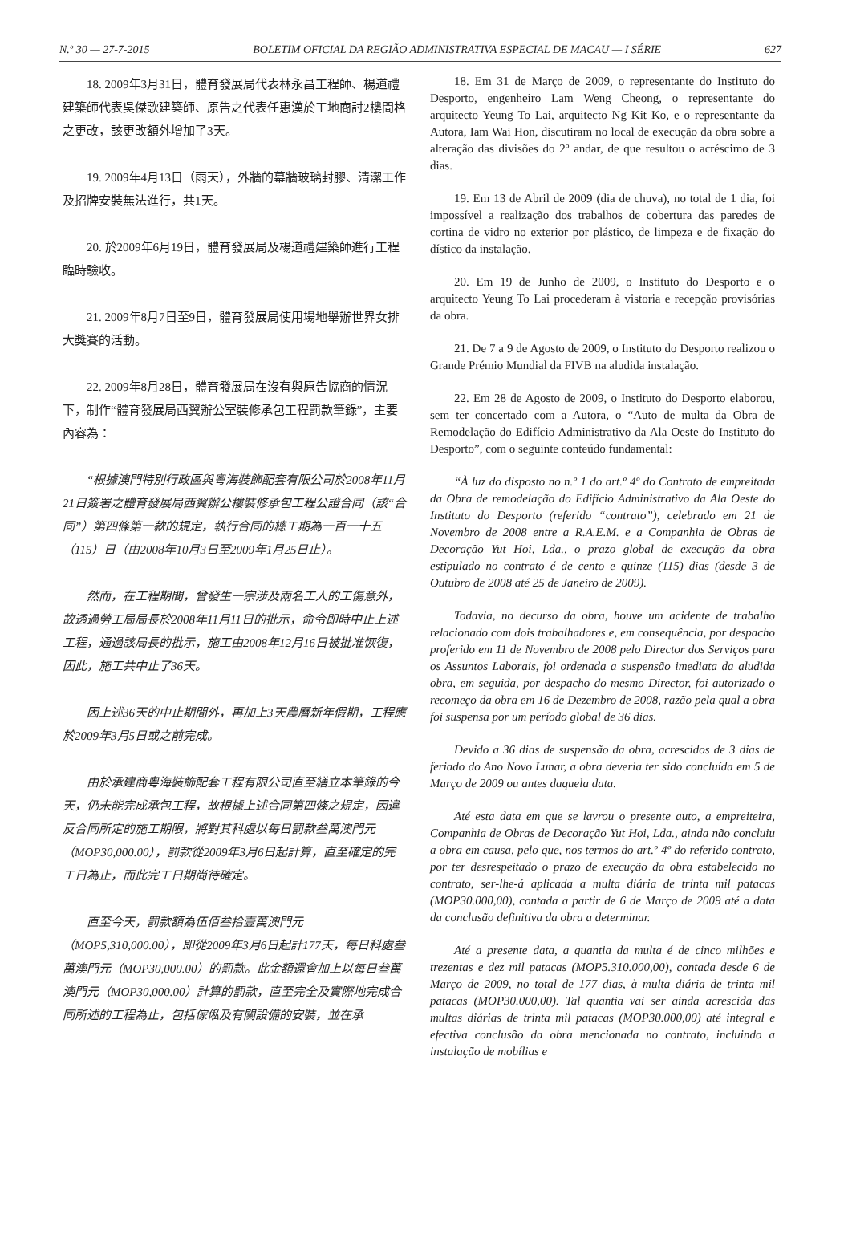N.º 30 — 27-7-2015 BOLETIM OFICIAL DA REGIÃO ADMINISTRATIVA ESPECIAL DE MACAU — I SÉRIE 627
18. 2009年3月31日，體育發展局代表林永昌工程師、楊道禮建築師代表吳傑歌建築師、原告之代表任惠漢於工地商討2樓間格之更改，該更改額外增加了3天。
19. 2009年4月13日（雨天），外牆的幕牆玻璃封膠、清潔工作及招牌安裝無法進行，共1天。
20. 於2009年6月19日，體育發展局及楊道禮建築師進行工程臨時驗收。
21. 2009年8月7日至9日，體育發展局使用場地舉辦世界女排大獎賽的活動。
22. 2009年8月28日，體育發展局在沒有與原告協商的情況下，制作“體育發展局西翼辦公室裝修承包工程罰款筆錄”，主要內容為：
“根據澳門特別行政區與粵海裝飾配套有限公司於2008年11月21日簽署之體育發展局西翼辦公樓裝修承包工程公證合同（該“合同”）第四條第一款的規定，執行合同的總工期為一百一十五（115）日（由2008年10月3日至2009年1月25日止）。
然而，在工程期間，曾發生一宗涉及兩名工人的工傷意外，故透過勞工局局長於2008年11月11日的批示，命令即時中止上述工程，通過該局長的批示，施工由2008年12月16日被批准恢復，因此，施工共中止了36天。
因上述36天的中止期間外，再加上3天農曆新年假期，工程應於2009年3月5日或之前完成。
由於承建商粵海裝飾配套工程有限公司直至繕立本筆錄的今天，仍未能完成承包工程，故根據上述合同第四條之規定，因違反合同所定的施工期限，將對其科處以每日罰款叁萬澳門元（MOP30,000.00），罰款從2009年3月6日起計算，直至確定的完工日為止，而此完工日期尚待確定。
直至今天，罰款額為伍佰叁拾壹萬澳門元（MOP5,310,000.00），即從2009年3月6日起計177天，每日科處叁萬澳門元（MOP30,000.00）的罰款。此金額還會加上以每日叁萬澳門元（MOP30,000.00）計算的罰款，直至完全及實際地完成合同所述的工程為止，包括傢俬及有關設備的安裝，並在承
18. Em 31 de Março de 2009, o representante do Instituto do Desporto, engenheiro Lam Weng Cheong, o representante do arquitecto Yeung To Lai, arquitecto Ng Kit Ko, e o representante da Autora, Iam Wai Hon, discutiram no local de execução da obra sobre a alteração das divisões do 2º andar, de que resultou o acréscimo de 3 dias.
19. Em 13 de Abril de 2009 (dia de chuva), no total de 1 dia, foi impossível a realização dos trabalhos de cobertura das paredes de cortina de vidro no exterior por plástico, de limpeza e de fixação do dístico da instalação.
20. Em 19 de Junho de 2009, o Instituto do Desporto e o arquitecto Yeung To Lai procederam à vistoria e recepção provisórias da obra.
21. De 7 a 9 de Agosto de 2009, o Instituto do Desporto realizou o Grande Prémio Mundial da FIVB na aludida instalação.
22. Em 28 de Agosto de 2009, o Instituto do Desporto elaborou, sem ter concertado com a Autora, o “Auto de multa da Obra de Remodelação do Edifício Administrativo da Ala Oeste do Instituto do Desporto”, com o seguinte conteúdo fundamental:
“À luz do disposto no n.º 1 do art.º 4º do Contrato de empreitada da Obra de remodelação do Edifício Administrativo da Ala Oeste do Instituto do Desporto (referido “contrato”), celebrado em 21 de Novembro de 2008 entre a R.A.E.M. e a Companhia de Obras de Decoração Yut Hoi, Lda., o prazo global de execução da obra estipulado no contrato é de cento e quinze (115) dias (desde 3 de Outubro de 2008 até 25 de Janeiro de 2009).
Todavia, no decurso da obra, houve um acidente de trabalho relacionado com dois trabalhadores e, em consequência, por despacho proferido em 11 de Novembro de 2008 pelo Director dos Serviços para os Assuntos Laborais, foi ordenada a suspensão imediata da aludida obra, em seguida, por despacho do mesmo Director, foi autorizado o recomeço da obra em 16 de Dezembro de 2008, razão pela qual a obra foi suspensa por um período global de 36 dias.
Devido a 36 dias de suspensão da obra, acrescidos de 3 dias de feriado do Ano Novo Lunar, a obra deveria ter sido concluída em 5 de Março de 2009 ou antes daquela data.
Até esta data em que se lavrou o presente auto, a empreiteira, Companhia de Obras de Decoração Yut Hoi, Lda., ainda não concluiu a obra em causa, pelo que, nos termos do art.º 4º do referido contrato, por ter desrespeitado o prazo de execução da obra estabelecido no contrato, ser-lhe-á aplicada a multa diária de trinta mil patacas (MOP30.000,00), contada a partir de 6 de Março de 2009 até a data da conclusão definitiva da obra a determinar.
Até a presente data, a quantia da multa é de cinco milhões e trezentas e dez mil patacas (MOP5.310.000,00), contada desde 6 de Março de 2009, no total de 177 dias, à multa diária de trinta mil patacas (MOP30.000,00). Tal quantia vai ser ainda acrescida das multas diárias de trinta mil patacas (MOP30.000,00) até integral e efectiva conclusão da obra mencionada no contrato, incluindo a instalação de mobílias e